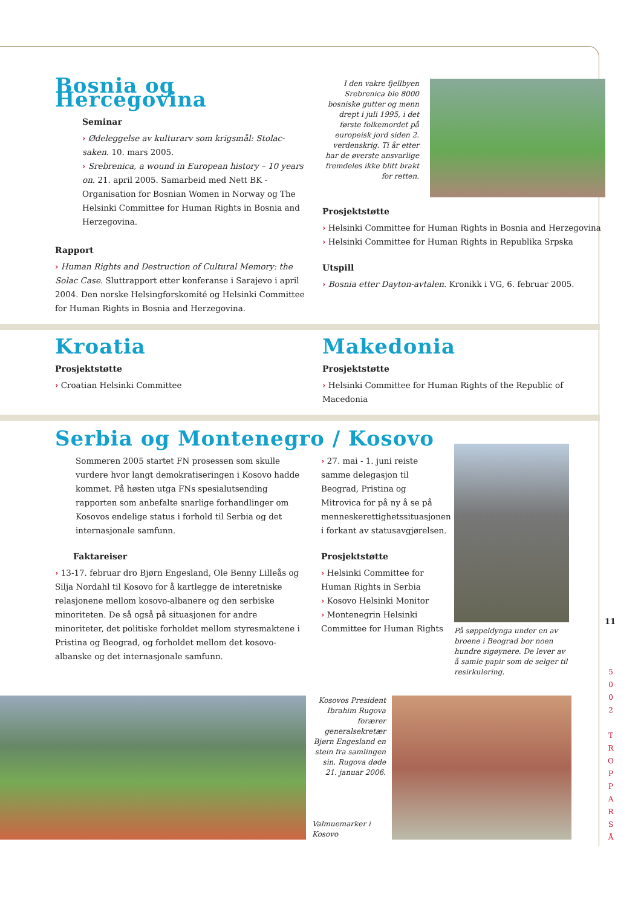Bosnia og Hercegovina
Seminar
› Ødeleggelse av kulturarv som krigsmål: Stolac-saken. 10. mars 2005.
› Srebrenica, a wound in European history – 10 years on. 21. april 2005. Samarbeid med Nett BK - Organisation for Bosnian Women in Norway og The Helsinki Committee for Human Rights in Bosnia and Herzegovina.
Rapport
› Human Rights and Destruction of Cultural Memory: the Solac Case. Sluttrapport etter konferanse i Sarajevo i april 2004. Den norske Helsingforskomité og Helsinki Committee for Human Rights in Bosnia and Herzegovina.
I den vakre fjellbyen Srebrenica ble 8000 bosniske gutter og menn drept i juli 1995, i det første folkemordet på europeisk jord siden 2. verdenskrig. Ti år etter har de øverste ansvarlige fremdeles ikke blitt brakt for retten.
Prosjektstøtte
› Helsinki Committee for Human Rights in Bosnia and Herzegovina
› Helsinki Committee for Human Rights in Republika Srpska
Utspill
› Bosnia etter Dayton-avtalen. Kronikk i VG, 6. februar 2005.
Kroatia
Prosjektstøtte
› Croatian Helsinki Committee
Makedonia
Prosjektstøtte
› Helsinki Committee for Human Rights of the Republic of Macedonia
Serbia og Montenegro / Kosovo
Sommeren 2005 startet FN prosessen som skulle vurdere hvor langt demokratiseringen i Kosovo hadde kommet. På høsten utga FNs spesialutsending rapporten som anbefalte snarlige forhandlinger om Kosovos endelige status i forhold til Serbia og det internasjonale samfunn.
Faktareiser
› 13-17. februar dro Bjørn Engesland, Ole Benny Lilleås og Silja Nordahl til Kosovo for å kartlegge de interetniske relasjonene mellom kosovo-albanere og den serbiske minoriteten. De så også på situasjonen for andre minoriteter, det politiske forholdet mellom styresmaktene i Pristina og Beograd, og forholdet mellom det kosovo-albanske og det internasjonale samfunn.
› 27. mai - 1. juni reiste samme delegasjon til Beograd, Pristina og Mitrovica for på ny å se på menneskerettighetssituasjonen i forkant av statusavgjørelsen.
Prosjektstøtte
› Helsinki Committee for Human Rights in Serbia
› Kosovo Helsinki Monitor
› Montenegrin Helsinki Committee for Human Rights
På søppeldynga under en av broene i Beograd bor noen hundre sigøynere. De lever av å samle papir som de selger til resirkulering.
Kosovos President Ibrahim Rugova forærer generalsekretær Bjørn Engesland en stein fra samlingen sin. Rugova døde 21. januar 2006.
Valmuemarker i Kosovo
11
5
0
0
2
T
R
O
P
P
A
R
S
Å